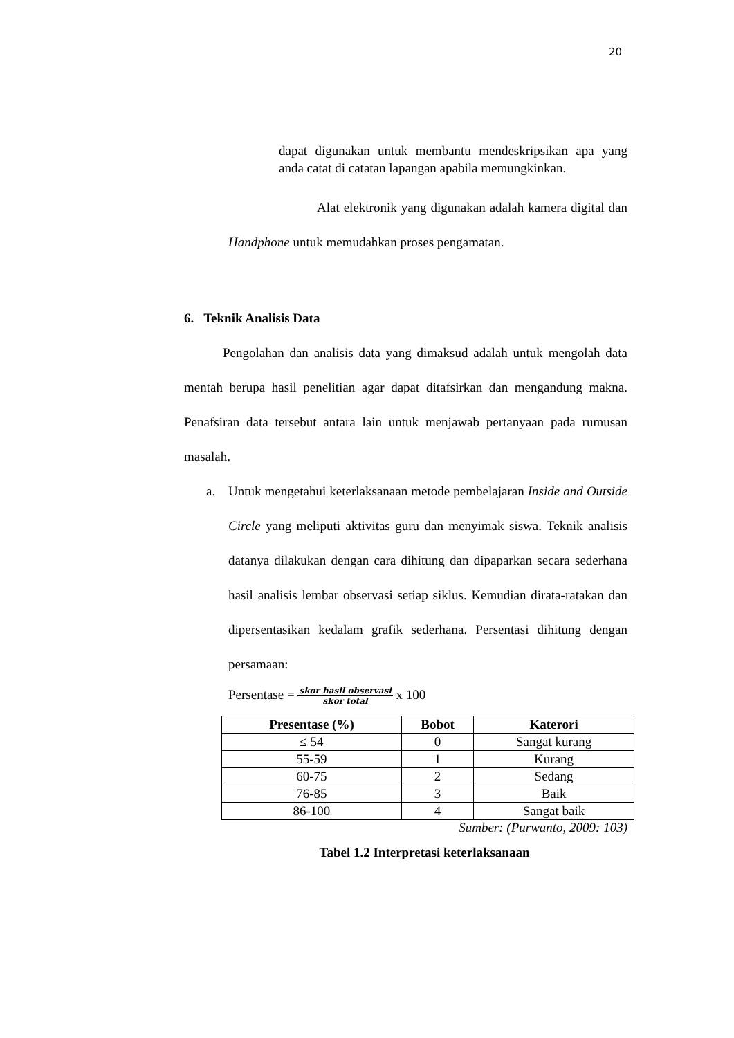20
dapat digunakan untuk membantu mendeskripsikan apa yang anda catat di catatan lapangan apabila memungkinkan.
Alat elektronik yang digunakan adalah kamera digital dan Handphone untuk memudahkan proses pengamatan.
6. Teknik Analisis Data
Pengolahan dan analisis data yang dimaksud adalah untuk mengolah data mentah berupa hasil penelitian agar dapat ditafsirkan dan mengandung makna. Penafsiran data tersebut antara lain untuk menjawab pertanyaan pada rumusan masalah.
a. Untuk mengetahui keterlaksanaan metode pembelajaran Inside and Outside Circle yang meliputi aktivitas guru dan menyimak siswa. Teknik analisis datanya dilakukan dengan cara dihitung dan dipaparkan secara sederhana hasil analisis lembar observasi setiap siklus. Kemudian dirata-ratakan dan dipersentasikan kedalam grafik sederhana. Persentasi dihitung dengan persamaan:
Persentase = skor hasil observasi skor total x 100
| Presentase (%) | Bobot | Katerori |
| --- | --- | --- |
| ≤ 54 | 0 | Sangat kurang |
| 55-59 | 1 | Kurang |
| 60-75 | 2 | Sedang |
| 76-85 | 3 | Baik |
| 86-100 | 4 | Sangat baik |
Sumber: (Purwanto, 2009: 103)
Tabel 1.2 Interpretasi keterlaksanaan